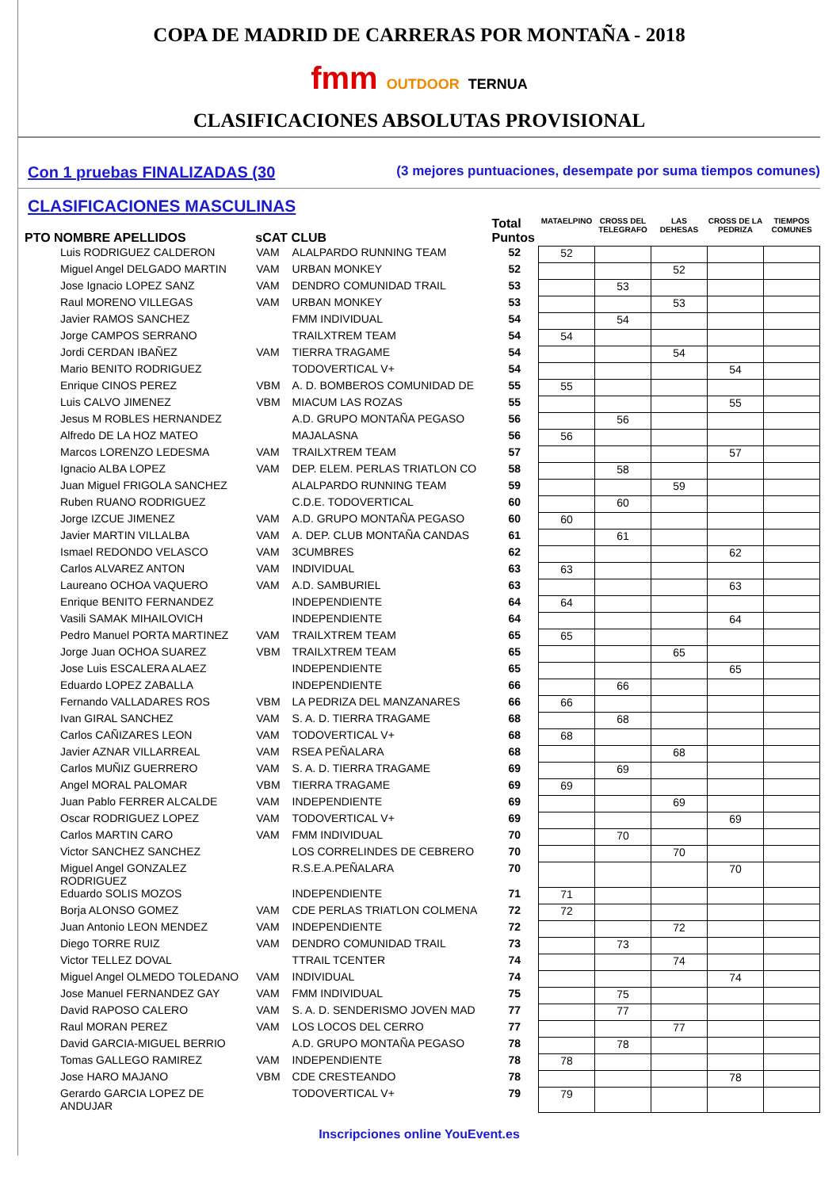COPA DE MADRID DE CARRERAS POR MONTAÑA - 2018
fmm OUTDOOR TERNUA
CLASIFICACIONES ABSOLUTAS PROVISIONAL
Con 1 pruebas FINALIZADAS (30 (3 mejores puntuaciones, desempate por suma tiempos comunes)
CLASIFICACIONES MASCULINAS
| PTO NOMBRE APELLIDOS | sCAT | CLUB | Total Puntos | MATAELPINO | CROSS DEL TELEGRAFO | LAS DEHESAS | CROSS DE LA PEDRIZA | TIEMPOS COMUNES |
| --- | --- | --- | --- | --- | --- | --- | --- | --- |
| Luis RODRIGUEZ CALDERON | VAM | ALALPARDO RUNNING TEAM | 52 | 52 | | | | |
| Miguel Angel DELGADO MARTIN | VAM | URBAN MONKEY | 52 | | | 52 | | |
| Jose Ignacio LOPEZ SANZ | VAM | DENDRO COMUNIDAD TRAIL | 53 | | 53 | | | |
| Raul MORENO VILLEGAS | VAM | URBAN MONKEY | 53 | | | 53 | | |
| Javier RAMOS SANCHEZ | | FMM INDIVIDUAL | 54 | | 54 | | | |
| Jorge CAMPOS SERRANO | | TRAILXTREM TEAM | 54 | 54 | | | | |
| Jordi CERDAN IBAÑEZ | VAM | TIERRA TRAGAME | 54 | | | 54 | | |
| Mario BENITO RODRIGUEZ | | TODOVERTICAL V+ | 54 | | | | 54 | |
| Enrique CINOS PEREZ | VBM | A. D. BOMBEROS COMUNIDAD DE | 55 | 55 | | | | |
| Luis CALVO JIMENEZ | VBM | MIACUM LAS ROZAS | 55 | | | | 55 | |
| Jesus M ROBLES HERNANDEZ | | A.D. GRUPO MONTAÑA PEGASO | 56 | | 56 | | | |
| Alfredo DE LA HOZ MATEO | | MAJALASNA | 56 | 56 | | | | |
| Marcos LORENZO LEDESMA | VAM | TRAILXTREM TEAM | 57 | | | | 57 | |
| Ignacio ALBA LOPEZ | VAM | DEP. ELEM. PERLAS TRIATLON CO | 58 | | 58 | | | |
| Juan Miguel FRIGOLA SANCHEZ | | ALALPARDO RUNNING TEAM | 59 | | | 59 | | |
| Ruben RUANO RODRIGUEZ | | C.D.E. TODOVERTICAL | 60 | | 60 | | | |
| Jorge IZCUE JIMENEZ | VAM | A.D. GRUPO MONTAÑA PEGASO | 60 | 60 | | | | |
| Javier MARTIN VILLALBA | VAM | A. DEP. CLUB MONTAÑA CANDAS | 61 | | 61 | | | |
| Ismael REDONDO VELASCO | VAM | 3CUMBRES | 62 | | | | 62 | |
| Carlos ALVAREZ ANTON | VAM | INDIVIDUAL | 63 | 63 | | | | |
| Laureano OCHOA VAQUERO | VAM | A.D. SAMBURIEL | 63 | | | | 63 | |
| Enrique BENITO FERNANDEZ | | INDEPENDIENTE | 64 | 64 | | | | |
| Vasili SAMAK MIHAILOVICH | | INDEPENDIENTE | 64 | | | | 64 | |
| Pedro Manuel PORTA MARTINEZ | VAM | TRAILXTREM TEAM | 65 | 65 | | | | |
| Jorge Juan OCHOA SUAREZ | VBM | TRAILXTREM TEAM | 65 | | | 65 | | |
| Jose Luis ESCALERA ALAEZ | | INDEPENDIENTE | 65 | | | | 65 | |
| Eduardo LOPEZ ZABALLA | | INDEPENDIENTE | 66 | | 66 | | | |
| Fernando VALLADARES ROS | VBM | LA PEDRIZA DEL MANZANARES | 66 | 66 | | | | |
| Ivan GIRAL SANCHEZ | VAM | S. A. D. TIERRA TRAGAME | 68 | | 68 | | | |
| Carlos CAÑIZARES LEON | VAM | TODOVERTICAL V+ | 68 | 68 | | | | |
| Javier AZNAR VILLARREAL | VAM | RSEA PEÑALARA | 68 | | | 68 | | |
| Carlos MUÑIZ GUERRERO | VAM | S. A. D. TIERRA TRAGAME | 69 | | 69 | | | |
| Angel MORAL PALOMAR | VBM | TIERRA TRAGAME | 69 | 69 | | | | |
| Juan Pablo FERRER ALCALDE | VAM | INDEPENDIENTE | 69 | | | 69 | | |
| Oscar RODRIGUEZ LOPEZ | VAM | TODOVERTICAL V+ | 69 | | | | 69 | |
| Carlos MARTIN CARO | VAM | FMM INDIVIDUAL | 70 | | 70 | | | |
| Victor SANCHEZ SANCHEZ | | LOS CORRELINDES DE CEBRERO | 70 | | | 70 | | |
| Miguel Angel GONZALEZ RODRIGUEZ | | R.S.E.A.PEÑALARA | 70 | | | | 70 | |
| Eduardo SOLIS MOZOS | | INDEPENDIENTE | 71 | 71 | | | | |
| Borja ALONSO GOMEZ | VAM | CDE PERLAS TRIATLON COLMENA | 72 | 72 | | | | |
| Juan Antonio LEON MENDEZ | VAM | INDEPENDIENTE | 72 | | | 72 | | |
| Diego TORRE RUIZ | VAM | DENDRO COMUNIDAD TRAIL | 73 | | 73 | | | |
| Victor TELLEZ DOVAL | | TTRAIL TCENTER | 74 | | | 74 | | |
| Miguel Angel OLMEDO TOLEDANO | VAM | INDIVIDUAL | 74 | | | | 74 | |
| Jose Manuel FERNANDEZ GAY | VAM | FMM INDIVIDUAL | 75 | | 75 | | | |
| David RAPOSO CALERO | VAM | S. A. D. SENDERISMO JOVEN MAD | 77 | | 77 | | | |
| Raul MORAN PEREZ | VAM | LOS LOCOS DEL CERRO | 77 | | | 77 | | |
| David GARCIA-MIGUEL BERRIO | | A.D. GRUPO MONTAÑA PEGASO | 78 | | 78 | | | |
| Tomas GALLEGO RAMIREZ | VAM | INDEPENDIENTE | 78 | 78 | | | | |
| Jose HARO MAJANO | VBM | CDE CRESTEANDO | 78 | | | | 78 | |
| Gerardo GARCIA LOPEZ DE ANDUJAR | | TODOVERTICAL V+ | 79 | 79 | | | | |
Inscripciones online YouEvent.es